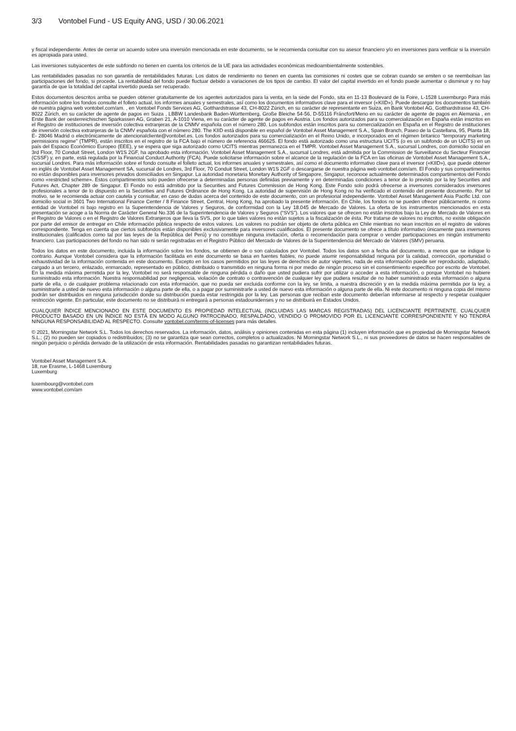3/3 Vontobel Fund - US Equity ANG, USD / 30.06.2021
y fiscal independiente. Antes de cerrar un acuerdo sobre una inversión mencionada en este documento, se le recomienda consultar con su asesor financiero y/o en inversiones para verificar si la inversión es apropiada para usted.
Las inversiones subyacentes de este subfondo no tienen en cuenta los criterios de la UE para las actividades económicas medioambientalmente sostenibles.
Las rentabilidades pasadas no son garantía de rentabilidades futuras. Los datos de rendimiento no tienen en cuenta las comisiones ni costes que se cobran cuando se emiten o se reembolsan las participaciones del fondo, si procede. La rentabilidad del fondo puede fluctuar debido a variaciones de los tipos de cambio. El valor del capital invertido en el fondo puede aumentar o disminuir y no hay garantía de que la totalidad del capital invertido pueda ser recuperado.
Estos documentos descritos arriba se pueden obtener gratuitamente de los agentes autorizados para la venta, en la sede del Fondo, sita en 11-13 Boulevard de la Foire, L-1528 Luxemburgo Para más información sobre los fondos consulte el folleto actual, los informes anuales y semestrales, así como los documentos informativos clave para el inversor («KIID»). Puede descargar los documentos también de nuestra página web vontobel.com/am. , en Vontobel Fonds Services AG, Gotthardstrasse 43, CH-8022 Zúrich, en su carácter de representante en Suiza, en Bank Vontobel AG, Gotthardstrasse 43, CH-8022 Zúrich, en su carácter de agente de pagos en Suiza , LBBW Landesbank Baden-Württemberg, Große Bleiche 54-56, D-55116 Fráncfort/Meno en su carácter de agente de pagos en Alemania , en Erste Bank der oesterreichischen Sparkassen AG, Graben 21, A-1010 Viena, en su carácter de agente de pagos en Austria. Los fondos autorizados para su comercialización en España están inscritos en el Registro de instituciones de inversión colectiva extranjeras de la CNMV española con el número 280. Los subfondos están inscritos para su comercialización en España en el Registro de instituciones de inversión colectiva extranjeras de la CNMV española con el número 280. The KIID está disponible en español de Vontobel Asset Management S.A., Spain Branch, Paseo de la Castellana, 95, Planta 18, E- 28046 Madrid o electrónicamente de atencionalcliente@vontobel.es. Los fondos autorizados para su comercialización en el Reino Unido, e incorporados en el régimen britanico "temporary marketing permissions regime" (TMPR), están inscritos en el registro de la FCA bajo el número de referencia 466625. El fondo está autorizado como una estructura UCITS (o es un subfondo de un UCITS) en un país del Espacio Económico Europeo (EEE), y se espera que siga autorizado como UCITS mientras permanezca en el TMPR. Vontobel Asset Management S.A., sucursal Londres, con domicilio social en 3rd Floor, 70 Conduit Street, London W1S 2GF, ha aprobado esta información. Vontobel Asset Management S.A., sucursal Londres, está admitida por la Commission de Surveillance du Secteur Financier (CSSF) y, en parte, está regulada por la Financial Conduct Authority (FCA). Puede solicitarse información sobre el alcance de la regulación de la FCA en las oficinas de Vontobel Asset Management S.A., sucursal Londres. Para más información sobre el fondo consulte el folleto actual, los informes anuales y semestrales, así como el documento informativo clave para el inversor («KIID»), que puede obtener en inglés de Vontobel Asset Management SA, sucursal de Londres, 3rd Floor, 70 Conduit Street, London W1S 2GF o descargarse de nuestra página web vontobel.com/am. El Fondo y sus compartimentos no están disponibles para inversores privados domiciliados en Singapur. La autoridad monetaria Monetary Authority of Singapore, Singapur, reconoce actualmente determinados compartimentos del Fondo como «restricted scheme». Estos compartimentos solo pueden ofrecerse a determinadas personas definidas previamente y en determinadas condiciones a tenor de lo previsto por la ley Securities and Futures Act, Chapter 289 de Singapur. El Fondo no está admitido por la Securities and Futures Commission de Hong Kong. Este Fondo solo podrá ofrecerse a inversores considerados inversores profesionales a tenor de lo dispuesto en la Securities and Futures Ordinance de Hong Kong. La autoridad de supervisión de Hong Kong no ha verificado el contenido del presente documento. Por tal motivo, se le recomienda actuar con cautela y consultar, en caso de dudas acerca del contenido de este documento, con un profesional independiente. Vontobel Asset Management Asia Pacific Ltd. con domicilio social in 3601 Two International Finance Center / 8 Finance Street, Central, Hong Kong, ha aprobado la presente información. En Chile, los fondos no se pueden ofrecer públicamente, ni como entidad de Vontobel ni bajo registro en la Superintendencia de Valores y Seguros, de conformidad con la Ley 18.045 de Mercado de Valores. La oferta de los instrumentos mencionados en esta presentación se acoge a la Norma de Carácter General No.336 de la Superintendencia de Valores y Seguros (“SVS”). Los valores que se ofrecen no están inscritos bajo la Ley de Mercado de Valores en el Registro de Valores o en el Registro de Valores Extranjeros que lleva la SVS, por lo que tales valores no están sujetos a la fiscalización de ésta. Por tratarse de valores no inscritos, no existe obligación por parte del emisor de entregar en Chile información pública respecto de estos valores. Los valores no podrán ser objeto de oferta pública en Chile mientras no sean inscritos en el registro de valores correspondiente. Tenga en cuenta que ciertos subfondos están disponibles exclusivamente para inversores cualificados. El presente documento se ofrece a título informativo únicamente para inversores institucionales (calificados como tal por las leyes de la República del Perú) y no constituye ninguna invitación, oferta o recomendación para comprar o vender participaciones en ningún instrumento financiero. Las participaciones del fondo no han sido ni serán registradas en el Registro Público del Mercado de Valores de la Superintendencia del Mercado de Valores (SMV) peruana.
Todos los datos en este documento, incluida la información sobre los fondos, se obtienen de o son calculados por Vontobel. Todos los datos son a fecha del documento, a menos que se indique lo contrario. Aunque Vontobel considera que la información facilitada en este documento se basa en fuentes fiables, no puede asumir responsabilidad ninguna por la calidad, corrección, oportunidad o exhaustividad de la información contenida en este documento. Excepto en los casos permitidos por las leyes de derechos de autor vigentes, nada de esta información puede ser reproducido, adaptado, cargado a un tercero, enlazado, enmarcado, representado en público, distribuido o transmitido en ninguna forma ni por medio de ningún proceso sin el consentimiento específico por escrito de Vontobel. En la medida máxima permitida por la ley, Vontobel no será responsable de ninguna pérdida o daño que usted pudiera sufrir por utilizar o acceder a esta información, o porque Vontobel no hubiere suministrado esta información. Nuestra responsabilidad por negligencia, violación de contrato o contravención de cualquier ley que pudiera resultar de no haber suministrado esta información o alguna parte de ella, o de cualquier problema relacionado con esta información, que no pueda ser excluida conforme con la ley, se limita, a nuestra discreción y en la medida máxima permitida por la ley, a suministrarle a usted de nuevo esta información o alguna parte de ella, o a pagar por suministrarle a usted de nuevo esta información o alguna parte de ella. Ni este documento ni ninguna copia del mismo podrán ser distribuidos en ninguna jurisdicción donde su distribución pueda estar restringida por la ley. Las personas que reciban este documento deberían informarse al respecto y respetar cualquier restricción vigente. En particular, este documento no se distribuirá ni entregará a personas estadounidenses y no se distribuirá en Estados Unidos.
CUALQUIER ÍNDICE MENCIONADO EN ESTE DOCUMENTO ES PROPIEDAD INTELECTUAL (INCLUIDAS LAS MARCAS REGISTRADAS) DEL LICENCIANTE PERTINENTE. CUALQUIER PRODUCTO BASADO EN UN ÍNDICE NO ESTÁ EN MODO ALGUNO PATROCINADO, RESPALDADO, VENDIDO O PROMOVIDO POR EL LICENCIANTE CORRESPONDIENTE Y NO TENDRÁ NINGUNA RESPONSABILIDAD AL RESPECTO. Consulte vontobel.com/terms-of-licenses para más detalles.
© 2021, Morningstar Network S.L. Todos los derechos reservados. La información, datos, análisis y opiniones contenidas en esta página (1) incluyen información que es propiedad de Morningstar Network S.L.; (2) no pueden ser copiados o redistribuidos; (3) no se garantiza que sean correctos, completos o actualizados. Ni Morningstar Network S.L., ni sus proveedores de datos se hacen responsables de ningún perjuicio o pérdida derivado de la utilización de esta información. Rentabilidades pasadas no garantizan rentabilidades futuras.
Vontobel Asset Management S.A.
18, rue Erasme, L-1468 Luxemburg
Luxemburg
luxembourg@vontobel.com
www.vontobel.com/am